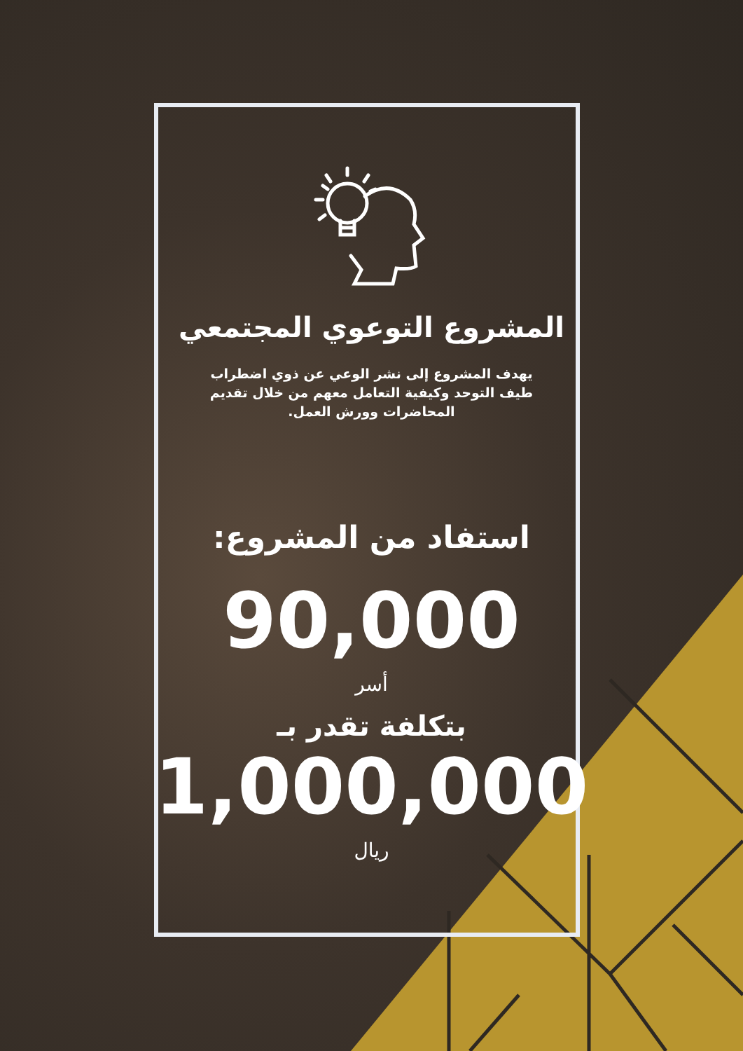المشروع التوعوي المجتمعي
يهدف المشروع إلى نشر الوعي عن ذوي اضطراب طيف التوحد وكيفية التعامل معهم من خلال تقديم المحاضرات وورش العمل.
استفاد من المشروع:
90,000
أسر
بتكلفة تقدر بـ
1,000,000
ريال